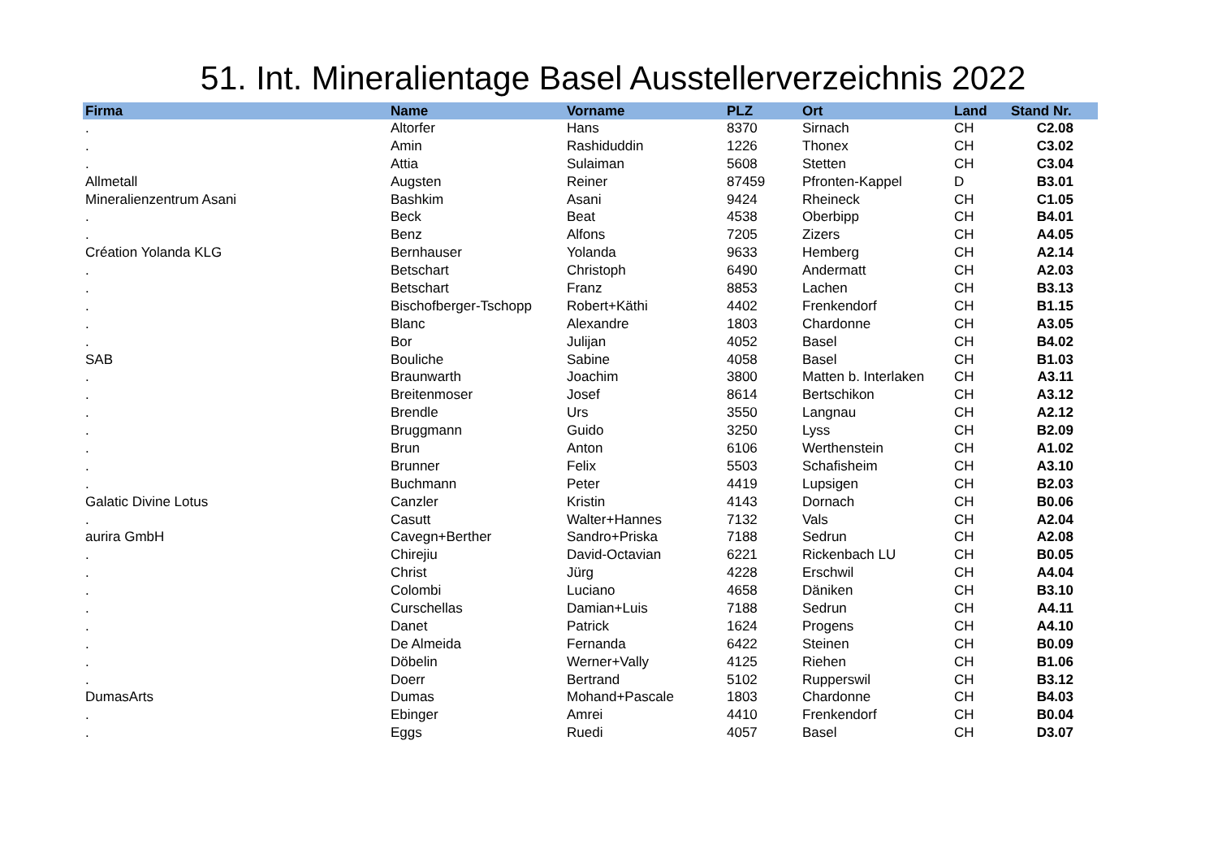51. Int. Mineralientage Basel Ausstellerverzeichnis 2022
| Firma | Name | Vorname | PLZ | Ort | Land | Stand Nr. |
| --- | --- | --- | --- | --- | --- | --- |
| . | Altorfer | Hans | 8370 | Sirnach | CH | C2.08 |
| . | Amin | Rashiduddin | 1226 | Thonex | CH | C3.02 |
| . | Attia | Sulaiman | 5608 | Stetten | CH | C3.04 |
| Allmetall | Augsten | Reiner | 87459 | Pfronten-Kappel | D | B3.01 |
| Mineralienzentrum Asani | Bashkim | Asani | 9424 | Rheineck | CH | C1.05 |
| . | Beck | Beat | 4538 | Oberbipp | CH | B4.01 |
| . | Benz | Alfons | 7205 | Zizers | CH | A4.05 |
| Création Yolanda KLG | Bernhauser | Yolanda | 9633 | Hemberg | CH | A2.14 |
| . | Betschart | Christoph | 6490 | Andermatt | CH | A2.03 |
| . | Betschart | Franz | 8853 | Lachen | CH | B3.13 |
| . | Bischofberger-Tschopp | Robert+Käthi | 4402 | Frenkendorf | CH | B1.15 |
| . | Blanc | Alexandre | 1803 | Chardonne | CH | A3.05 |
| . | Bor | Julijan | 4052 | Basel | CH | B4.02 |
| SAB | Bouliche | Sabine | 4058 | Basel | CH | B1.03 |
| . | Braunwarth | Joachim | 3800 | Matten b. Interlaken | CH | A3.11 |
| . | Breitenmoser | Josef | 8614 | Bertschikon | CH | A3.12 |
| . | Brendle | Urs | 3550 | Langnau | CH | A2.12 |
| . | Bruggmann | Guido | 3250 | Lyss | CH | B2.09 |
| . | Brun | Anton | 6106 | Werthenstein | CH | A1.02 |
| . | Brunner | Felix | 5503 | Schafisheim | CH | A3.10 |
| . | Buchmann | Peter | 4419 | Lupsigen | CH | B2.03 |
| Galatic Divine Lotus | Canzler | Kristin | 4143 | Dornach | CH | B0.06 |
| . | Casutt | Walter+Hannes | 7132 | Vals | CH | A2.04 |
| aurira GmbH | Cavegn+Berther | Sandro+Priska | 7188 | Sedrun | CH | A2.08 |
| . | Chirejiu | David-Octavian | 6221 | Rickenbach LU | CH | B0.05 |
| . | Christ | Jürg | 4228 | Erschwil | CH | A4.04 |
| . | Colombi | Luciano | 4658 | Däniken | CH | B3.10 |
| . | Curschellas | Damian+Luis | 7188 | Sedrun | CH | A4.11 |
| . | Danet | Patrick | 1624 | Progens | CH | A4.10 |
| . | De Almeida | Fernanda | 6422 | Steinen | CH | B0.09 |
| . | Döbelin | Werner+Vally | 4125 | Riehen | CH | B1.06 |
| . | Doerr | Bertrand | 5102 | Rupperswil | CH | B3.12 |
| DumasArts | Dumas | Mohand+Pascale | 1803 | Chardonne | CH | B4.03 |
| . | Ebinger | Amrei | 4410 | Frenkendorf | CH | B0.04 |
| . | Eggs | Ruedi | 4057 | Basel | CH | D3.07 |